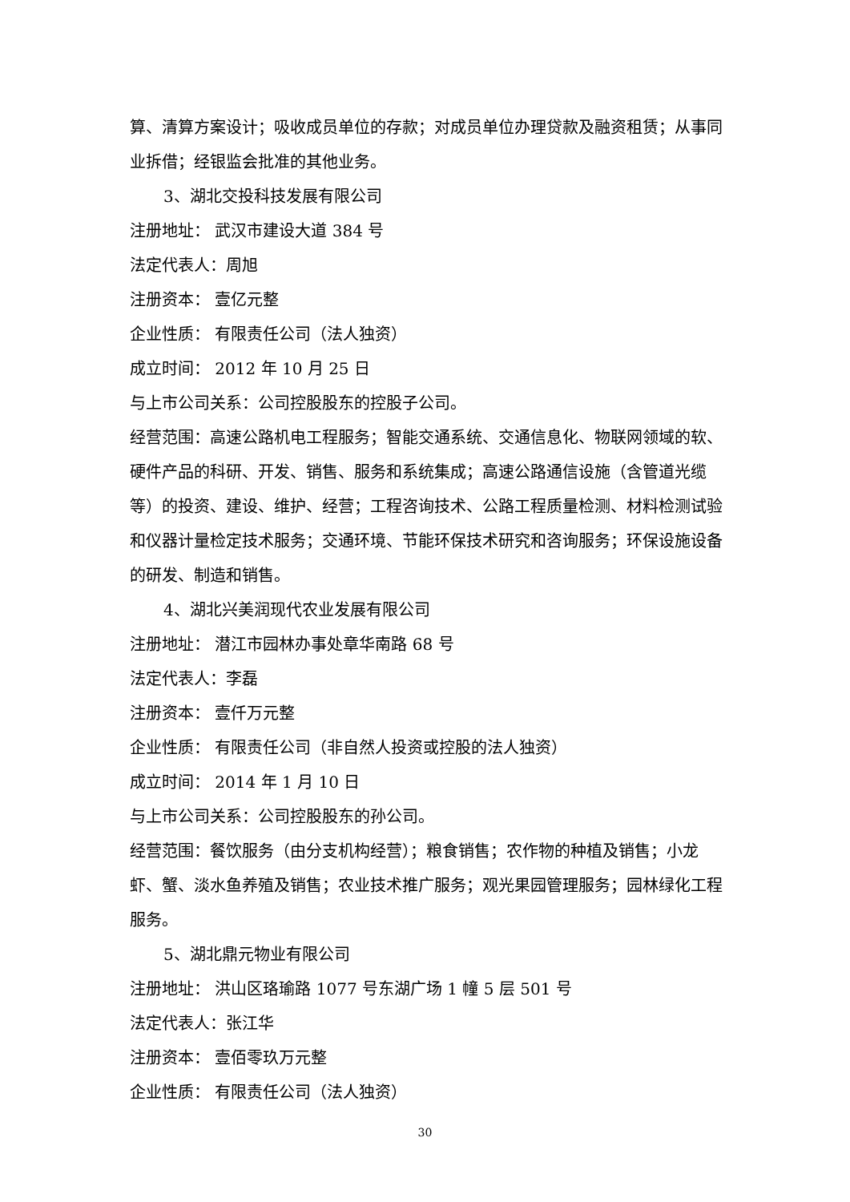算、清算方案设计；吸收成员单位的存款；对成员单位办理贷款及融资租赁；从事同业拆借；经银监会批准的其他业务。
3、湖北交投科技发展有限公司
注册地址： 武汉市建设大道 384 号
法定代表人：周旭
注册资本： 壹亿元整
企业性质： 有限责任公司（法人独资）
成立时间： 2012 年 10 月 25 日
与上市公司关系：公司控股股东的控股子公司。
经营范围：高速公路机电工程服务；智能交通系统、交通信息化、物联网领域的软、硬件产品的科研、开发、销售、服务和系统集成；高速公路通信设施（含管道光缆等）的投资、建设、维护、经营；工程咨询技术、公路工程质量检测、材料检测试验和仪器计量检定技术服务；交通环境、节能环保技术研究和咨询服务；环保设施设备的研发、制造和销售。
4、湖北兴美润现代农业发展有限公司
注册地址： 潜江市园林办事处章华南路 68 号
法定代表人：李磊
注册资本： 壹仟万元整
企业性质： 有限责任公司（非自然人投资或控股的法人独资）
成立时间： 2014 年 1 月 10 日
与上市公司关系：公司控股股东的孙公司。
经营范围：餐饮服务（由分支机构经营）；粮食销售；农作物的种植及销售；小龙虾、蟹、淡水鱼养殖及销售；农业技术推广服务；观光果园管理服务；园林绿化工程服务。
5、湖北鼎元物业有限公司
注册地址： 洪山区珞瑜路 1077 号东湖广场 1 幢 5 层 501 号
法定代表人：张江华
注册资本： 壹佰零玖万元整
企业性质： 有限责任公司（法人独资）
30